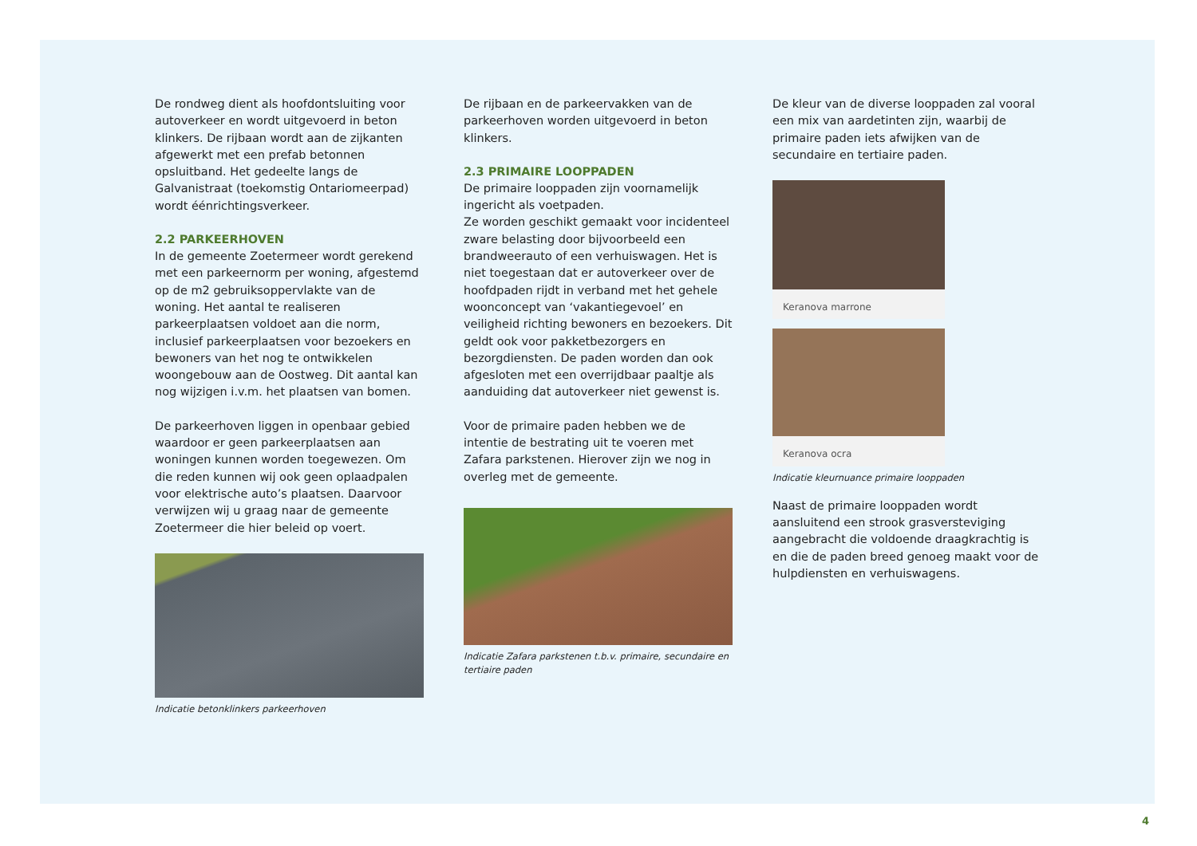De rondweg dient als hoofdontsluiting voor autoverkeer en wordt uitgevoerd in beton klinkers. De rijbaan wordt aan de zijkanten afgewerkt met een prefab betonnen opsluitband. Het gedeelte langs de Galvanistraat (toekomstig Ontariomeerpad) wordt éénrichtingsverkeer.
2.2 PARKEERHOVEN
In de gemeente Zoetermeer wordt gerekend met een parkeernorm per woning, afgestemd op de m2 gebruiksoppervlakte van de woning. Het aantal te realiseren parkeerplaatsen voldoet aan die norm, inclusief parkeerplaatsen voor bezoekers en bewoners van het nog te ontwikkelen woongebouw aan de Oostweg. Dit aantal kan nog wijzigen i.v.m. het plaatsen van bomen.
De parkeerhoven liggen in openbaar gebied waardoor er geen parkeerplaatsen aan woningen kunnen worden toegewezen. Om die reden kunnen wij ook geen oplaadpalen voor elektrische auto’s plaatsen. Daarvoor verwijzen wij u graag naar de gemeente Zoetermeer die hier beleid op voert.
Indicatie betonklinkers parkeerhoven
De rijbaan en de parkeervakken van de parkeerhoven worden uitgevoerd in beton klinkers.
2.3 PRIMAIRE LOOPPADEN
De primaire looppaden zijn voornamelijk ingericht als voetpaden.
Ze worden geschikt gemaakt voor incidenteel zware belasting door bijvoorbeeld een brandweerauto of een verhuiswagen. Het is niet toegestaan dat er autoverkeer over de hoofdpaden rijdt in verband met het gehele woonconcept van ‘vakantiegevoel’ en veiligheid richting bewoners en bezoekers. Dit geldt ook voor pakketbezorgers en bezorgdiensten. De paden worden dan ook afgesloten met een overrijdbaar paaltje als aanduiding dat autoverkeer niet gewenst is.
Voor de primaire paden hebben we de intentie de bestrating uit te voeren met Zafara parkstenen. Hierover zijn we nog in overleg met de gemeente.
Indicatie Zafara parkstenen t.b.v. primaire, secundaire en tertiaire paden
De kleur van de diverse looppaden zal vooral een mix van aardetinten zijn, waarbij de primaire paden iets afwijken van de secundaire en tertiaire paden.
Keranova marrone
Keranova ocra
Indicatie kleurnuance primaire looppaden
Naast de primaire looppaden wordt aansluitend een strook grasversteviging aangebracht die voldoende draagkrachtig is en die de paden breed genoeg maakt voor de hulpdiensten en verhuiswagens.
4